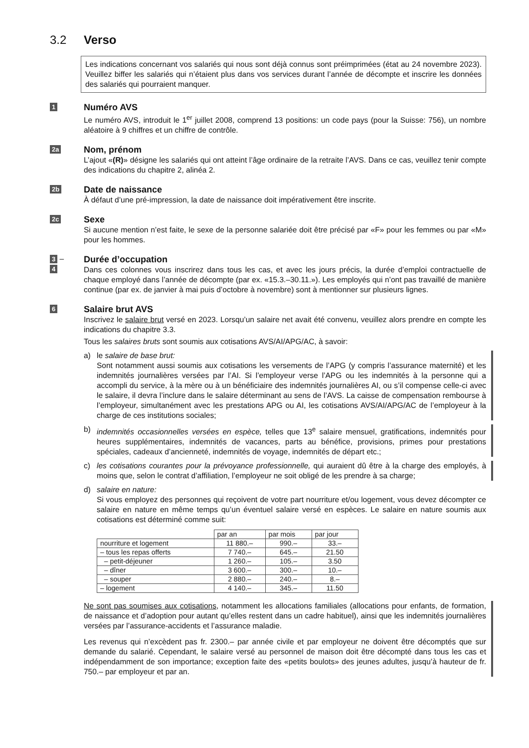3.2 Verso
Les indications concernant vos salariés qui nous sont déjà connus sont préimprimées (état au 24 novembre 2023). Veuillez biffer les salariés qui n’étaient plus dans vos services durant l’année de décompte et inscrire les données des salariés qui pourraient manquer.
1
Numéro AVS
Le numéro AVS, introduit le 1<sup>er</sup> juillet 2008, comprend 13 positions: un code pays (pour la Suisse: 756), un nombre aléatoire à 9 chiffres et un chiffre de contrôle.
2a
Nom, prénom
L’ajout «(R)» désigne les salariés qui ont atteint l’âge ordinaire de la retraite l’AVS. Dans ce cas, veuillez tenir compte des indications du chapitre 2, alinéa 2.
2b
Date de naissance
À défaut d’une pré-impression, la date de naissance doit impérativement être inscrite.
2c
Sexe
Si aucune mention n’est faite, le sexe de la personne salariée doit être précisé par «F» pour les femmes ou par «M» pour les hommes.
3 –
4
Durée d’occupation
Dans ces colonnes vous inscrirez dans tous les cas, et avec les jours précis, la durée d’emploi contractuelle de chaque employé dans l’année de décompte (par ex. «15.3.–30.11.»). Les employés qui n’ont pas travaillé de manière continue (par ex. de janvier à mai puis d’octobre à novembre) sont à mentionner sur plusieurs lignes.
6
Salaire brut AVS
Inscrivez le salaire brut versé en 2023. Lorsqu’un salaire net avait été convenu, veuillez alors prendre en compte les indications du chapitre 3.3.
Tous les salaires bruts sont soumis aux cotisations AVS/AI/APG/AC, à savoir:
a) le salaire de base brut:
Sont notamment aussi soumis aux cotisations les versements de l’APG (y compris l’assurance maternité) et les indemnités journalières versées par l’AI. Si l’employeur verse l’APG ou les indemnités à la personne qui a accompli du service, à la mère ou à un bénéficiaire des indemnités journalières AI, ou s’il compense celle-ci avec le salaire, il devra l’inclure dans le salaire déterminant au sens de l’AVS. La caisse de compensation rembourse à l’employeur, simultanément avec les prestations APG ou AI, les cotisations AVS/AI/APG/AC de l’employeur à la charge de ces institutions sociales;
b) indemnités occasionnelles versées en espèce, telles que 13<sup>e</sup> salaire mensuel, gratifications, indemnités pour heures supplémentaires, indemnités de vacances, parts au bénéfice, provisions, primes pour prestations spéciales, cadeaux d’ancienneté, indemnités de voyage, indemnités de départ etc.;
c) les cotisations courantes pour la prévoyance professionnelle, qui auraient dû être à la charge des employés, à moins que, selon le contrat d’affiliation, l’employeur ne soit obligé de les prendre à sa charge;
d) salaire en nature:
Si vous employez des personnes qui reçoivent de votre part nourriture et/ou logement, vous devez décompter ce salaire en nature en même temps qu’un éventuel salaire versé en espèces. Le salaire en nature soumis aux cotisations est déterminé comme suit:
| | par an | par mois | par jour |
| --- | --- | --- | --- |
| nourriture et logement | 11 880.– | 990.– | 33.– |
| – tous les repas offerts | 7 740.– | 645.– | 21.50 |
| – petit-déjeuner | 1 260.– | 105.– | 3.50 |
| – dîner | 3 600.– | 300.– | 10.– |
| – souper | 2 880.– | 240.– | 8.– |
| – logement | 4 140.– | 345.– | 11.50 |
Ne sont pas soumises aux cotisations, notamment les allocations familiales (allocations pour enfants, de formation, de naissance et d’adoption pour autant qu’elles restent dans un cadre habituel), ainsi que les indemnités journalières versées par l’assurance-accidents et l’assurance maladie.
Les revenus qui n’excèdent pas fr. 2300.– par année civile et par employeur ne doivent être décomptés que sur demande du salarié. Cependant, le salaire versé au personnel de maison doit être décompté dans tous les cas et indépendamment de son importance; exception faite des «petits boulots» des jeunes adultes, jusqu’à hauteur de fr. 750.– par employeur et par an.